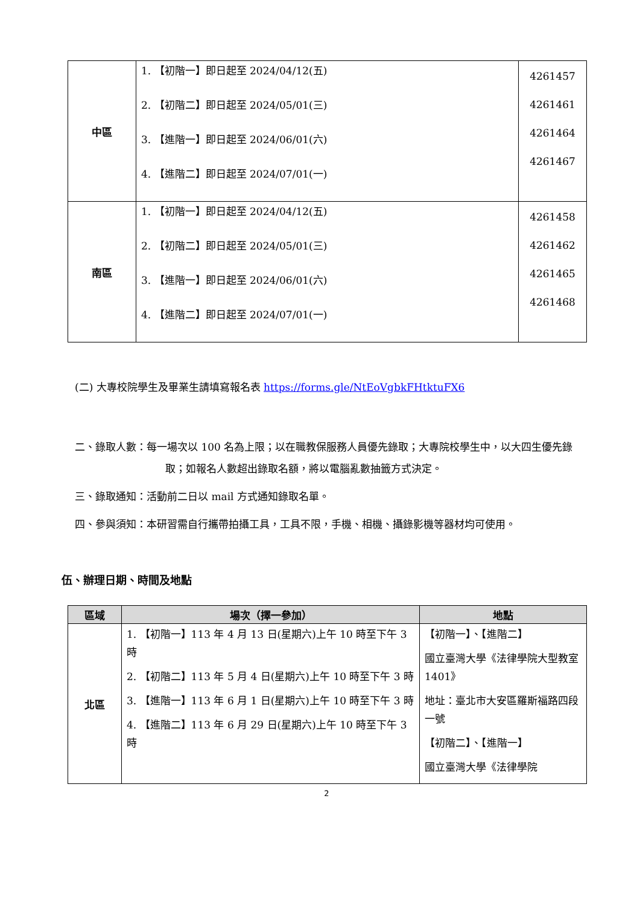| 中區 | 1. 【初階一】即日起至 2024/04/12(五) 2. 【初階二】即日起至 2024/05/01(三) 3. 【進階一】即日起至 2024/06/01(六) 4. 【進階二】即日起至 2024/07/01(一) | 4261457 4261461 4261464 4261467 |
| 南區 | 1. 【初階一】即日起至 2024/04/12(五) 2. 【初階二】即日起至 2024/05/01(三) 3. 【進階一】即日起至 2024/06/01(六) 4. 【進階二】即日起至 2024/07/01(一) | 4261458 4261462 4261465 4261468 |
(二) 大專校院學生及畢業生請填寫報名表 https://forms.gle/NtEoVgbkFHtktuFX6
二、錄取人數：每一場次以 100 名為上限；以在職教保服務人員優先錄取；大專院校學生中，以大四生優先錄取；如報名人數超出錄取名額，將以電腦亂數抽籤方式決定。
三、錄取通知：活動前二日以 mail 方式通知錄取名單。
四、參與須知：本研習需自行攜帶拍攝工具，工具不限，手機、相機、攝錄影機等器材均可使用。
伍、辦理日期、時間及地點
| 區域 | 場次（擇一參加） | 地點 |
| --- | --- | --- |
| 北區 | 1. 【初階一】113 年 4 月 13 日(星期六)上午 10 時至下午 3 時 2. 【初階二】113 年 5 月 4 日(星期六)上午 10 時至下午 3 時 3. 【進階一】113 年 6 月 1 日(星期六)上午 10 時至下午 3 時 4. 【進階二】113 年 6 月 29 日(星期六)上午 10 時至下午 3 時 | 【初階一】、【進階二】 國立臺灣大學《法律學院大型教室 1401》 地址：臺北市大安區羅斯福路四段一號 【初階二】、【進階一】 國立臺灣大學《法律學院 |
2